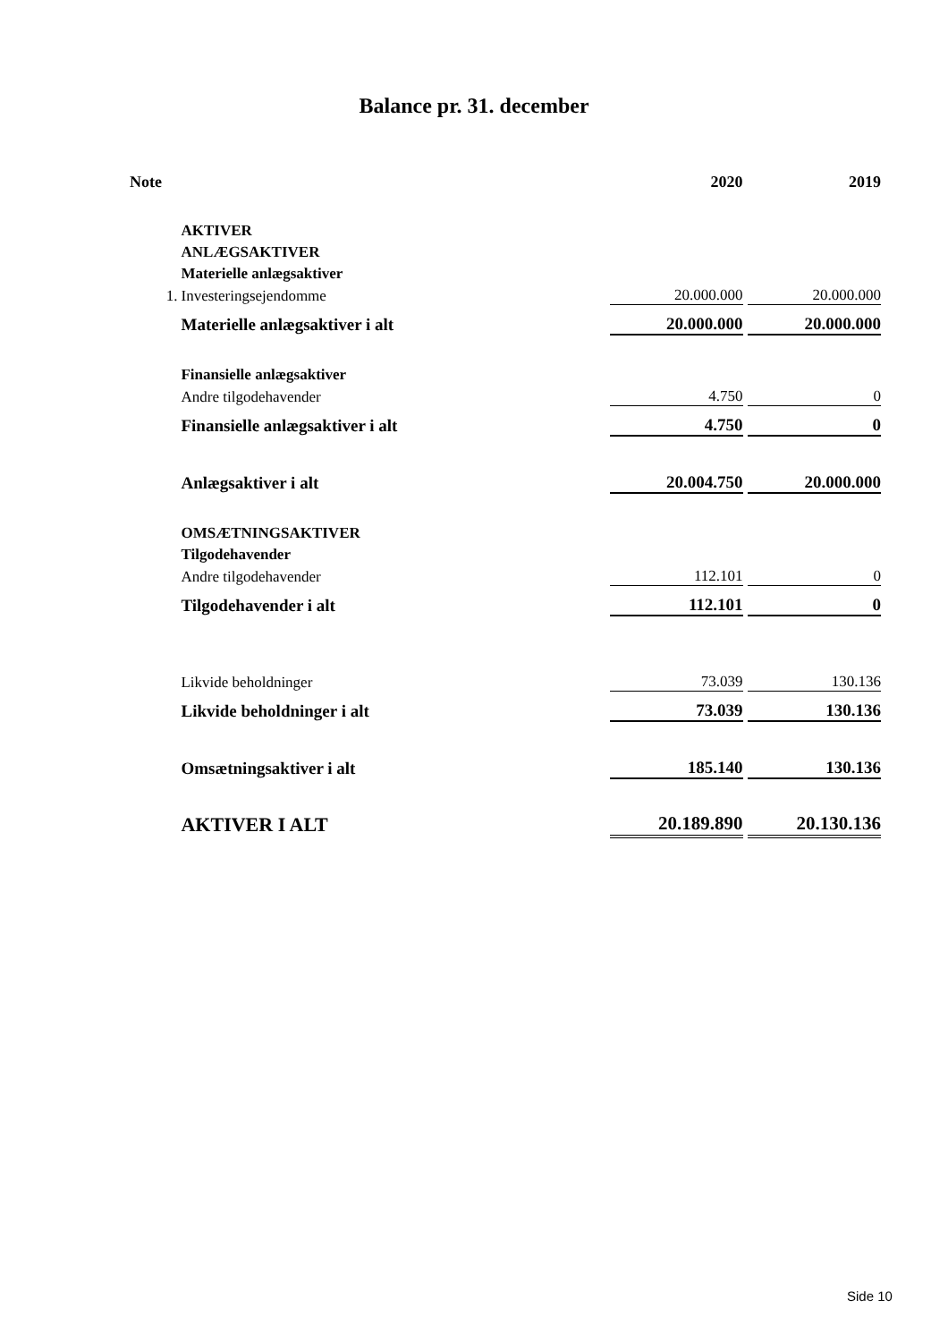Balance pr. 31. december
| Note | | 2020 | | 2019 |
| --- | --- | --- | --- | --- |
| | AKTIVER | | | |
| | ANLÆGSAKTIVER | | | |
| | Materielle anlægsaktiver | | | |
| 1. | Investeringsejendomme | 20.000.000 | | 20.000.000 |
| | Materielle anlægsaktiver i alt | 20.000.000 | | 20.000.000 |
| | Finansielle anlægsaktiver | | | |
| | Andre tilgodehavender | 4.750 | | 0 |
| | Finansielle anlægsaktiver i alt | 4.750 | | 0 |
| | Anlægsaktiver i alt | 20.004.750 | | 20.000.000 |
| | OMSÆTNINGSAKTIVER | | | |
| | Tilgodehavender | | | |
| | Andre tilgodehavender | 112.101 | | 0 |
| | Tilgodehavender i alt | 112.101 | | 0 |
| | Likvide beholdninger | 73.039 | | 130.136 |
| | Likvide beholdninger i alt | 73.039 | | 130.136 |
| | Omsætningsaktiver i alt | 185.140 | | 130.136 |
| | AKTIVER I ALT | 20.189.890 | | 20.130.136 |
Side 10